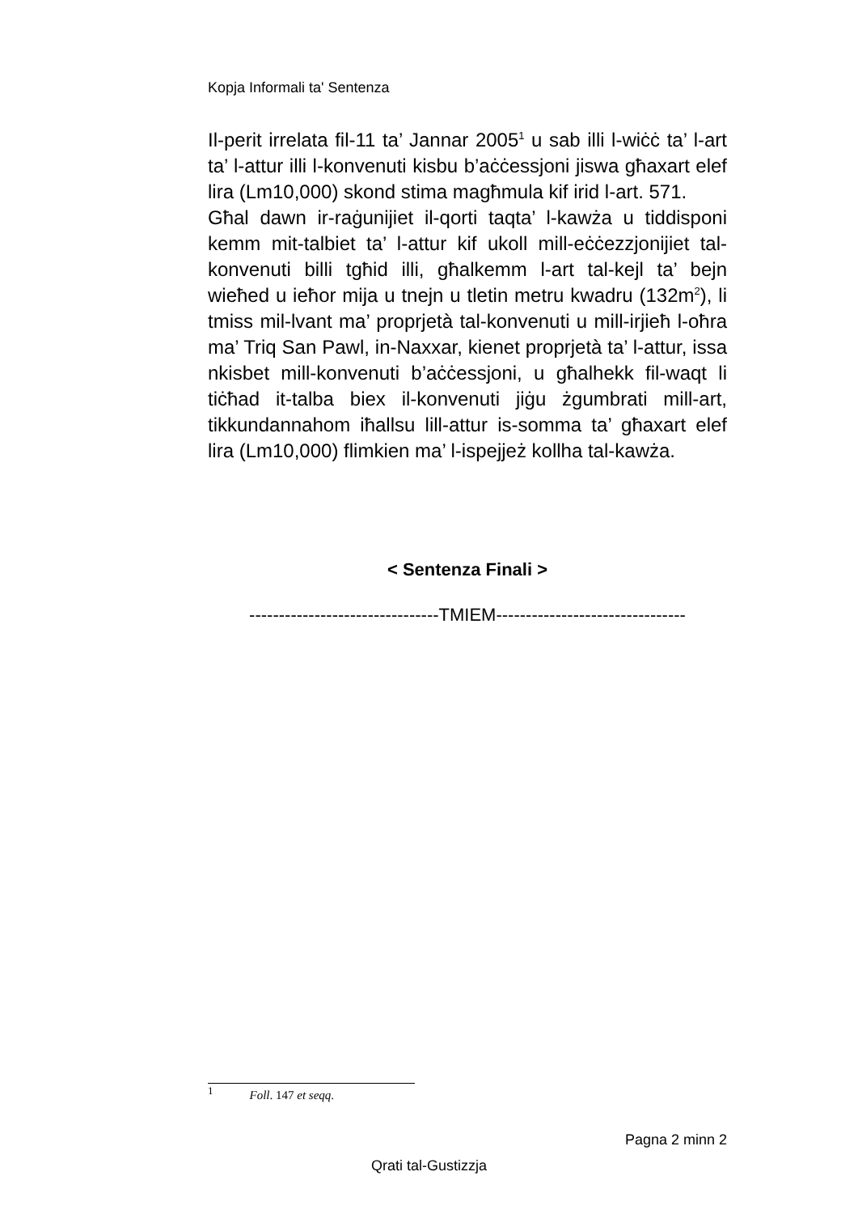Kopja Informali ta' Sentenza
Il-perit irrelata fil-11 ta’ Jannar 2005<sup>1</sup> u sab illi l-wiċċ ta’ l-art ta’ l-attur illi l-konvenuti kisbu b’aċċessjoni jiswa għaxart elef lira (Lm10,000) skond stima magħmula kif irid l-art. 571.
Għal dawn ir-raġunijiet il-qorti taqta’ l-kawża u tiddisponi kemm mit-talbiet ta’ l-attur kif ukoll mill-eċċezzjonijiet tal-konvenuti billi tgħid illi, għalkemm l-art tal-kejl ta’ bejn wieħed u ieħor mija u tnejn u tletin metru kwadru (132m<sup>2</sup>), li tmiss mil-lvant ma’ proprjetà tal-konvenuti u mill-irjieħ l-oħra ma’ Triq San Pawl, in-Naxxar, kienet proprjetà ta’ l-attur, issa nkisbet mill-konvenuti b’aċċessjoni, u għalhekk fil-waqt li tiċħad it-talba biex il-konvenuti jiġu żgumbrati mill-art, tikkundannahom iħallsu lill-attur is-somma ta’ għaxart elef lira (Lm10,000) flimkien ma’ l-ispejjeż kollha tal-kawża.
< Sentenza Finali >
--------------------------------TMIEM--------------------------------
<sup>1</sup> Foll. 147 et seqq.
Pagna 2 minn 2
Qrati tal-Gustizzja